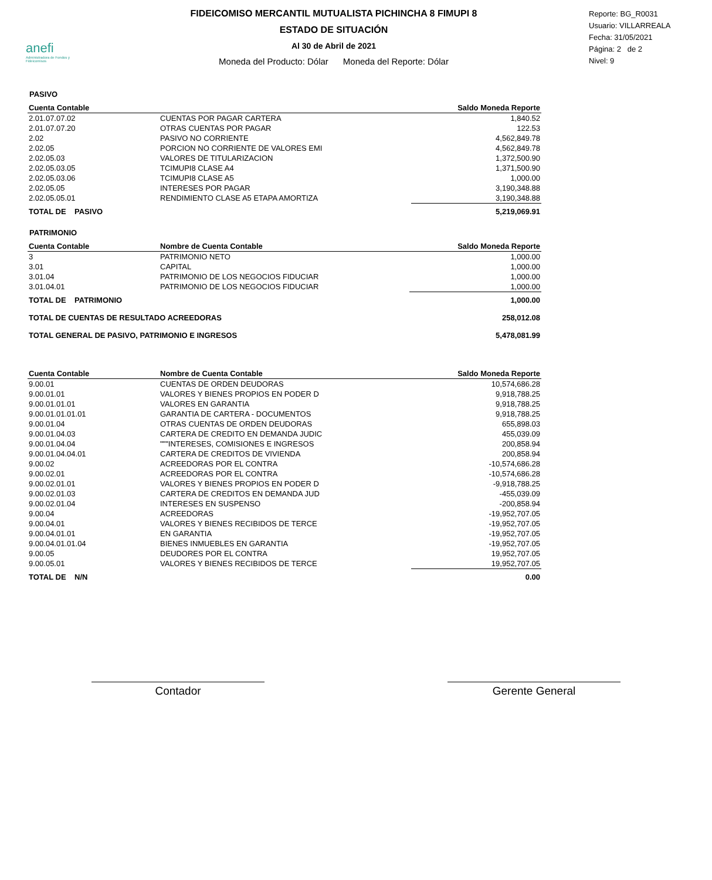anefi
Administradora de Fondos y Fideicomisos
FIDEICOMISO MERCANTIL MUTUALISTA PICHINCHA 8 FIMUPI 8
ESTADO DE SITUACIÓN
Al 30 de Abril de 2021
Moneda del Producto: Dólar Moneda del Reporte: Dólar
Reporte: BG_R0031
Usuario: VILLARREALA
Fecha: 31/05/2021
Página: 2 de 2
Nivel: 9
PASIVO
| Cuenta Contable | | Saldo Moneda Reporte |
| --- | --- | --- |
| 2.01.07.07.02 | CUENTAS POR PAGAR CARTERA | 1,840.52 |
| 2.01.07.07.20 | OTRAS CUENTAS POR PAGAR | 122.53 |
| 2.02 | PASIVO NO CORRIENTE | 4,562,849.78 |
| 2.02.05 | PORCION NO CORRIENTE DE VALORES EMI | 4,562,849.78 |
| 2.02.05.03 | VALORES DE TITULARIZACION | 1,372,500.90 |
| 2.02.05.03.05 | TCIMUPI8 CLASE A4 | 1,371,500.90 |
| 2.02.05.03.06 | TCIMUPI8 CLASE A5 | 1,000.00 |
| 2.02.05.05 | INTERESES POR PAGAR | 3,190,348.88 |
| 2.02.05.05.01 | RENDIMIENTO CLASE A5 ETAPA AMORTIZA | 3,190,348.88 |
| TOTAL DE PASIVO | | 5,219,069.91 |
PATRIMONIO
| Cuenta Contable | Nombre de Cuenta Contable | Saldo Moneda Reporte |
| --- | --- | --- |
| 3 | PATRIMONIO NETO | 1,000.00 |
| 3.01 | CAPITAL | 1,000.00 |
| 3.01.04 | PATRIMONIO DE LOS NEGOCIOS FIDUCIAR | 1,000.00 |
| 3.01.04.01 | PATRIMONIO DE LOS NEGOCIOS FIDUCIAR | 1,000.00 |
| TOTAL DE PATRIMONIO | | 1,000.00 |
| TOTAL DE CUENTAS DE RESULTADO ACREEDORAS | | 258,012.08 |
| TOTAL GENERAL DE PASIVO, PATRIMONIO E INGRESOS | | 5,478,081.99 |
| Cuenta Contable | Nombre de Cuenta Contable | Saldo Moneda Reporte |
| --- | --- | --- |
| 9.00.01 | CUENTAS DE ORDEN DEUDORAS | 10,574,686.28 |
| 9.00.01.01 | VALORES Y BIENES PROPIOS EN PODER D | 9,918,788.25 |
| 9.00.01.01.01 | VALORES EN GARANTIA | 9,918,788.25 |
| 9.00.01.01.01.01 | GARANTIA DE CARTERA - DOCUMENTOS | 9,918,788.25 |
| 9.00.01.04 | OTRAS CUENTAS DE ORDEN DEUDORAS | 655,898.03 |
| 9.00.01.04.03 | CARTERA DE CREDITO EN DEMANDA JUDIC | 455,039.09 |
| 9.00.01.04.04 | """INTERESES, COMISIONES E INGRESOS | 200,858.94 |
| 9.00.01.04.04.01 | CARTERA DE CREDITOS DE VIVIENDA | 200,858.94 |
| 9.00.02 | ACREEDORAS POR EL CONTRA | -10,574,686.28 |
| 9.00.02.01 | ACREEDORAS POR EL CONTRA | -10,574,686.28 |
| 9.00.02.01.01 | VALORES Y BIENES PROPIOS EN PODER D | -9,918,788.25 |
| 9.00.02.01.03 | CARTERA DE CREDITOS EN DEMANDA JUD | -455,039.09 |
| 9.00.02.01.04 | INTERESES EN SUSPENSO | -200,858.94 |
| 9.00.04 | ACREEDORAS | -19,952,707.05 |
| 9.00.04.01 | VALORES Y BIENES RECIBIDOS DE TERCE | -19,952,707.05 |
| 9.00.04.01.01 | EN GARANTIA | -19,952,707.05 |
| 9.00.04.01.01.04 | BIENES INMUEBLES EN GARANTIA | -19,952,707.05 |
| 9.00.05 | DEUDORES POR EL CONTRA | 19,952,707.05 |
| 9.00.05.01 | VALORES Y BIENES RECIBIDOS DE TERCE | 19,952,707.05 |
| TOTAL DE N/N | | 0.00 |
Contador Gerente General